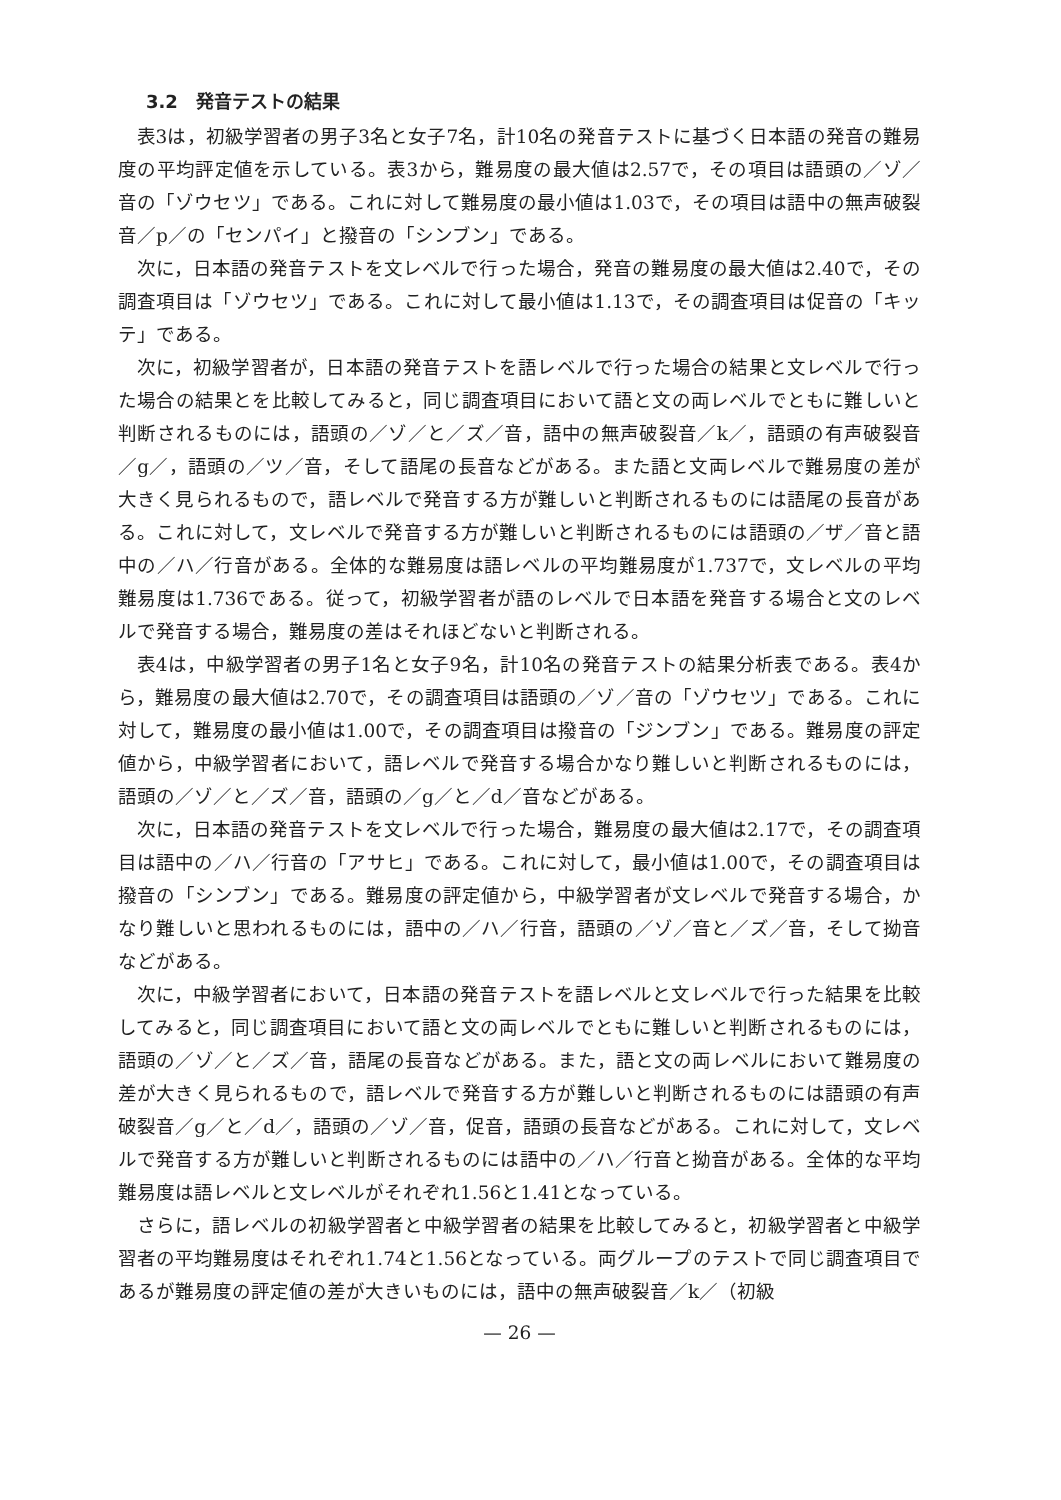3.2　発音テストの結果
表3は，初級学習者の男子3名と女子7名，計10名の発音テストに基づく日本語の発音の難易度の平均評定値を示している。表3から，難易度の最大値は2.57で，その項目は語頭の／ゾ／音の「ゾウセツ」である。これに対して難易度の最小値は1.03で，その項目は語中の無声破裂音／p／の「センパイ」と撥音の「シンブン」である。
次に，日本語の発音テストを文レベルで行った場合，発音の難易度の最大値は2.40で，その調査項目は「ゾウセツ」である。これに対して最小値は1.13で，その調査項目は促音の「キッテ」である。
次に，初級学習者が，日本語の発音テストを語レベルで行った場合の結果と文レベルで行った場合の結果とを比較してみると，同じ調査項目において語と文の両レベルでともに難しいと判断されるものには，語頭の／ゾ／と／ズ／音，語中の無声破裂音／k／，語頭の有声破裂音／g／，語頭の／ツ／音，そして語尾の長音などがある。また語と文両レベルで難易度の差が大きく見られるもので，語レベルで発音する方が難しいと判断されるものには語尾の長音がある。これに対して，文レベルで発音する方が難しいと判断されるものには語頭の／ザ／音と語中の／ハ／行音がある。全体的な難易度は語レベルの平均難易度が1.737で，文レベルの平均難易度は1.736である。従って，初級学習者が語のレベルで日本語を発音する場合と文のレベルで発音する場合，難易度の差はそれほどないと判断される。
表4は，中級学習者の男子1名と女子9名，計10名の発音テストの結果分析表である。表4から，難易度の最大値は2.70で，その調査項目は語頭の／ゾ／音の「ゾウセツ」である。これに対して，難易度の最小値は1.00で，その調査項目は撥音の「ジンブン」である。難易度の評定値から，中級学習者において，語レベルで発音する場合かなり難しいと判断されるものには，語頭の／ゾ／と／ズ／音，語頭の／g／と／d／音などがある。
次に，日本語の発音テストを文レベルで行った場合，難易度の最大値は2.17で，その調査項目は語中の／ハ／行音の「アサヒ」である。これに対して，最小値は1.00で，その調査項目は撥音の「シンブン」である。難易度の評定値から，中級学習者が文レベルで発音する場合，かなり難しいと思われるものには，語中の／ハ／行音，語頭の／ゾ／音と／ズ／音，そして拗音などがある。
次に，中級学習者において，日本語の発音テストを語レベルと文レベルで行った結果を比較してみると，同じ調査項目において語と文の両レベルでともに難しいと判断されるものには，語頭の／ゾ／と／ズ／音，語尾の長音などがある。また，語と文の両レベルにおいて難易度の差が大きく見られるもので，語レベルで発音する方が難しいと判断されるものには語頭の有声破裂音／g／と／d／，語頭の／ゾ／音，促音，語頭の長音などがある。これに対して，文レベルで発音する方が難しいと判断されるものには語中の／ハ／行音と拗音がある。全体的な平均難易度は語レベルと文レベルがそれぞれ1.56と1.41となっている。
さらに，語レベルの初級学習者と中級学習者の結果を比較してみると，初級学習者と中級学習者の平均難易度はそれぞれ1.74と1.56となっている。両グループのテストで同じ調査項目であるが難易度の評定値の差が大きいものには，語中の無声破裂音／k／（初級
— 26 —